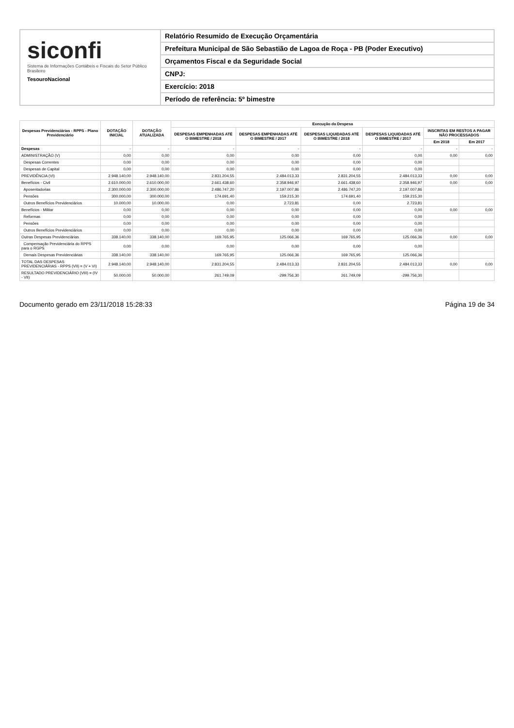siconfi
Sistema de Informações Contábeis e Fiscais do Setor Público Brasileiro
TesouroNacional
Relatório Resumido de Execução Orçamentária
Prefeitura Municipal de São Sebastião de Lagoa de Roça - PB (Poder Executivo)
Orçamentos Fiscal e da Seguridade Social
CNPJ:
Exercício: 2018
Período de referência: 5º bimestre
| Despesas Previdenciárias - RPPS - Plano Previdenciário | DOTAÇÃO INICIAL | DOTAÇÃO ATUALIZADA | Execução da Despesa | | | | | |
| --- | --- | --- | --- | --- | --- | --- | --- | --- |
| | | | DESPESAS EMPENHADAS ATÉ O BIMESTRE / 2018 | DESPESAS EMPENHADAS ATÉ O BIMESTRE / 2017 | DESPESAS LIQUIDADAS ATÉ O BIMESTRE / 2018 | DESPESAS LIQUIDADAS ATÉ O BIMESTRE / 2017 | INSCRITAS EM RESTOS A PAGAR NÃO PROCESSADOS | |
| | | | | | | | Em 2018 | Em 2017 |
| Despesas | - | - | - | - | - | - | - | - |
| ADMINISTRAÇÃO (V) | 0,00 | 0,00 | 0,00 | 0,00 | 0,00 | 0,00 | 0,00 | 0,00 |
| Despesas Correntes | 0,00 | 0,00 | 0,00 | 0,00 | 0,00 | 0,00 | | |
| Despesas de Capital | 0,00 | 0,00 | 0,00 | 0,00 | 0,00 | 0,00 | | |
| PREVIDÊNCIA (VI) | 2.948.140,00 | 2.948.140,00 | 2.831.204,55 | 2.484.013,33 | 2.831.204,55 | 2.484.013,33 | 0,00 | 0,00 |
| Benefícios - Civil | 2.610.000,00 | 2.610.000,00 | 2.661.438,60 | 2.358.946,97 | 2.661.438,60 | 2.358.946,97 | 0,00 | 0,00 |
| Aposentadorias | 2.300.000,00 | 2.300.000,00 | 2.486.747,20 | 2.197.007,86 | 2.486.747,20 | 2.197.007,86 | | |
| Pensões | 300.000,00 | 300.000,00 | 174.691,40 | 159.215,30 | 174.691,40 | 159.215,30 | | |
| Outros Benefícios Previdenciários | 10.000,00 | 10.000,00 | 0,00 | 2.723,81 | 0,00 | 2.723,81 | | |
| Benefícios - Militar | 0,00 | 0,00 | 0,00 | 0,00 | 0,00 | 0,00 | 0,00 | 0,00 |
| Reformas | 0,00 | 0,00 | 0,00 | 0,00 | 0,00 | 0,00 | | |
| Pensões | 0,00 | 0,00 | 0,00 | 0,00 | 0,00 | 0,00 | | |
| Outros Benefícios Previdenciários | 0,00 | 0,00 | 0,00 | 0,00 | 0,00 | 0,00 | | |
| Outras Despesas Previdenciárias | 338.140,00 | 338.140,00 | 169.765,95 | 125.066,36 | 169.765,95 | 125.066,36 | 0,00 | 0,00 |
| Compensação Previdenciária do RPPS para o RGPS | 0,00 | 0,00 | 0,00 | 0,00 | 0,00 | 0,00 | | |
| Demais Despesas Previdenciárias | 338.140,00 | 338.140,00 | 169.765,95 | 125.066,36 | 169.765,95 | 125.066,36 | | |
| TOTAL DAS DESPESAS PREVIDENCIÁRIAS - RPPS (VII) = (V + VI) | 2.948.140,00 | 2.948.140,00 | 2.831.204,55 | 2.484.013,33 | 2.831.204,55 | 2.484.013,33 | 0,00 | 0,00 |
| RESULTADO PREVIDENCIÁRIO (VIII) = (IV - VII) | 50.000,00 | 50.000,00 | 261.749,09 | -299.756,30 | 261.749,09 | -299.756,30 | | |
Documento gerado em 23/11/2018 15:28:33 Página 19 de 34